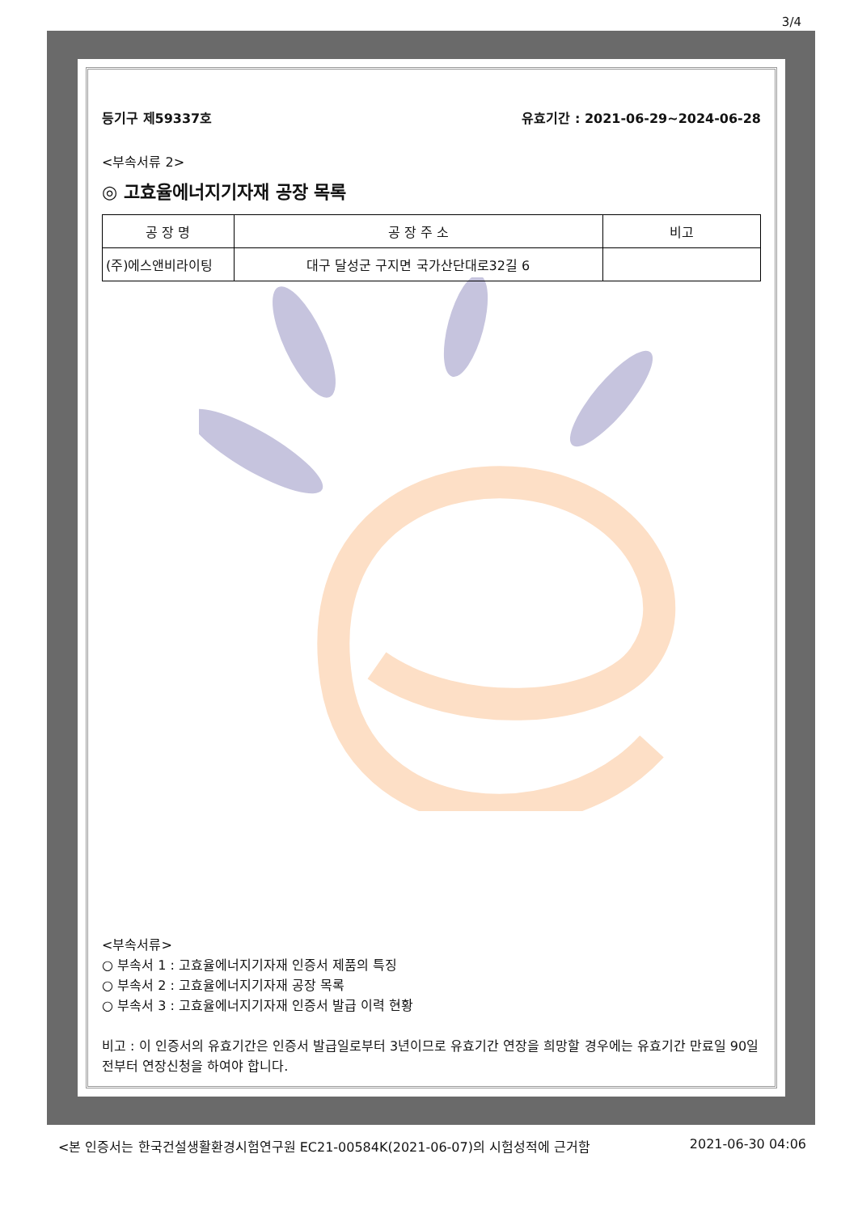3/4
등기구 제59337호 유효기간 : 2021-06-29~2024-06-28
<부속서류 2>
◎ 고효율에너지기자재 공장 목록
| 공 장 명 | 공 장 주 소 | 비고 |
| --- | --- | --- |
| (주)에스앤비라이팅 | 대구 달성군 구지면 국가산단대로32길 6 | |
<부속서류>
○ 부속서 1 : 고효율에너지기자재 인증서 제품의 특징
○ 부속서 2 : 고효율에너지기자재 공장 목록
○ 부속서 3 : 고효율에너지기자재 인증서 발급 이력 현황
비고 : 이 인증서의 유효기간은 인증서 발급일로부터 3년이므로 유효기간 연장을 희망할 경우에는 유효기간 만료일 90일전부터 연장신청을 하여야 합니다.
<본 인증서는 한국건설생활환경시험연구원 EC21-00584K(2021-06-07)의 시험성적에 근거함 2021-06-30 04:06